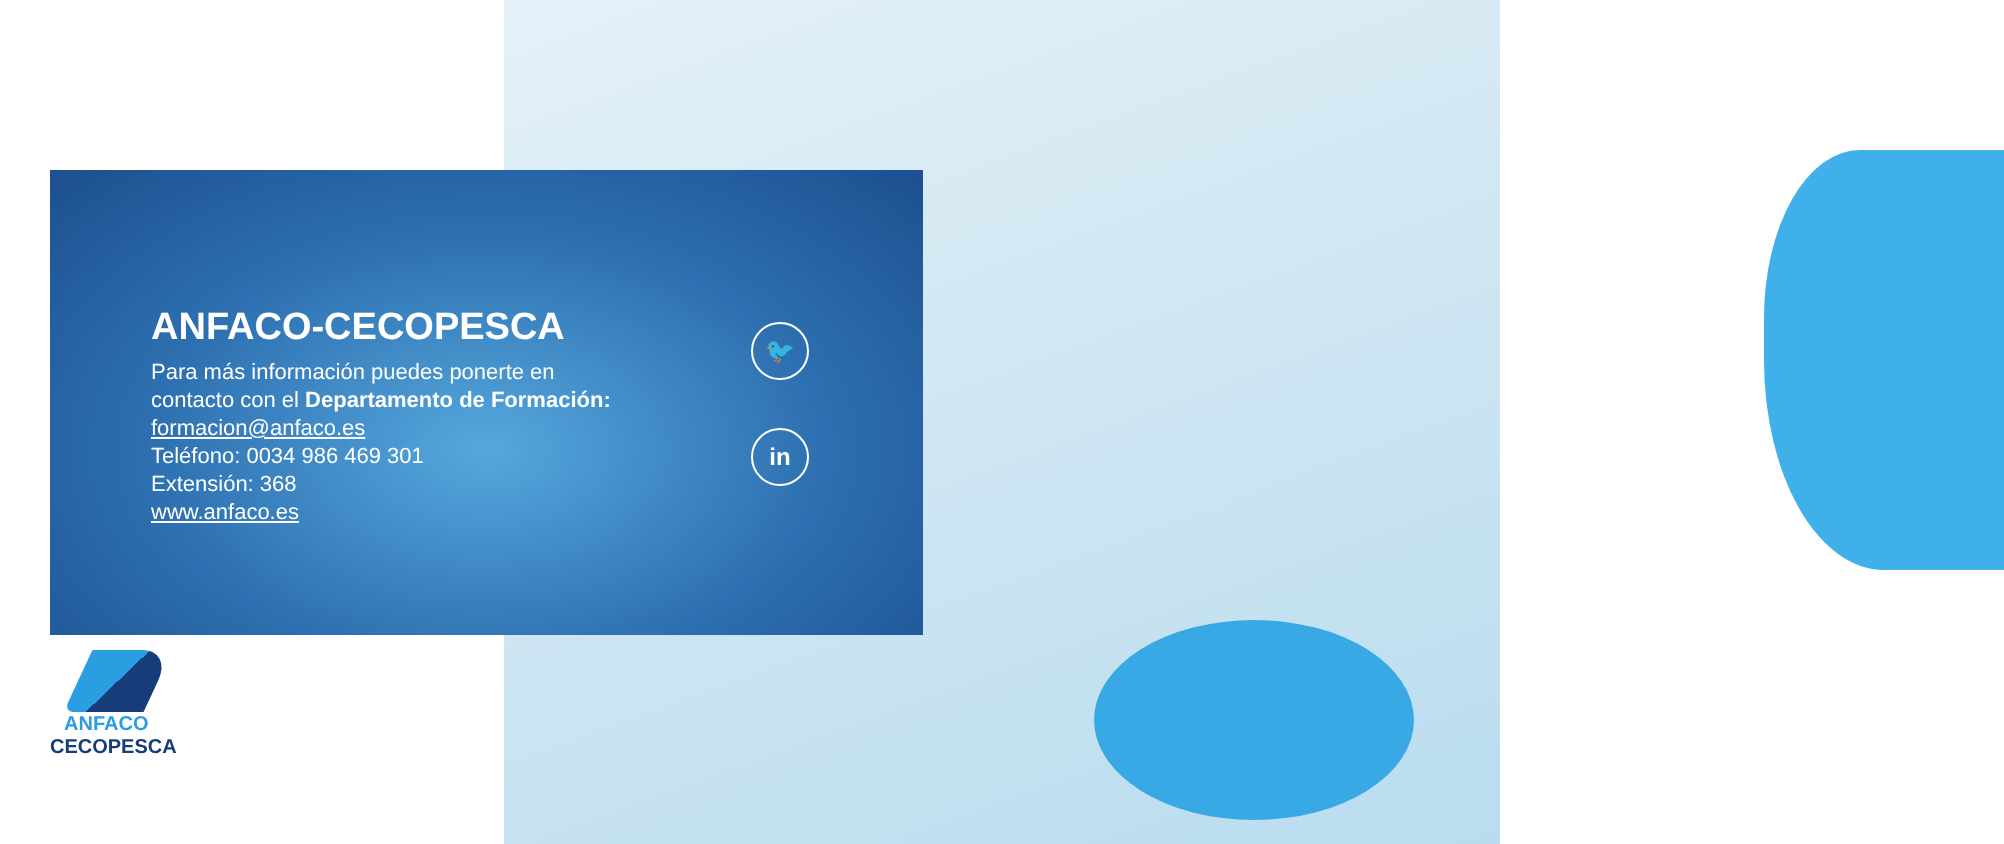ANFACO-CECOPESCA
Para más información puedes ponerte en contacto con el Departamento de Formación:
formacion@anfaco.es
Teléfono: 0034 986 469 301
Extensión: 368
www.anfaco.es
🐦
in
ANFACO
CECOPESCA